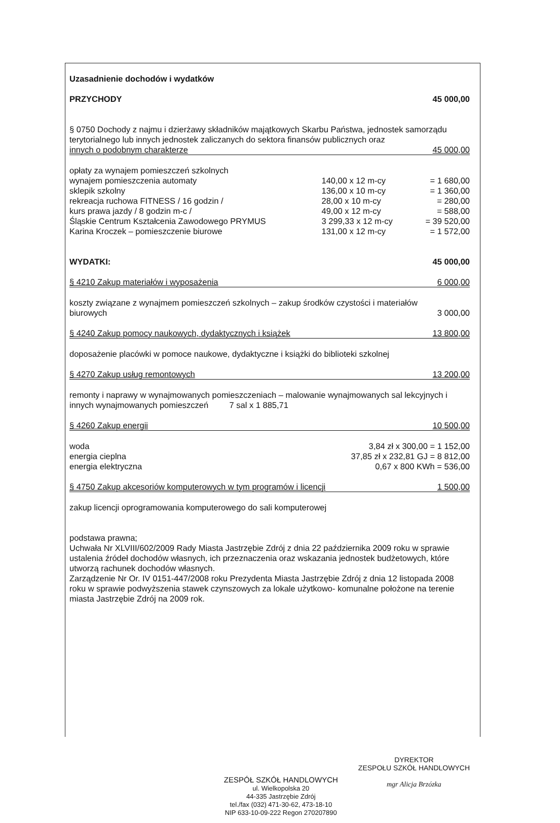Uzasadnienie dochodów i wydatków
PRZYCHODY 45 000,00
§ 0750 Dochody z najmu i dzierżawy składników majątkowych Skarbu Państwa, jednostek samorządu terytorialnego lub innych jednostek zaliczanych do sektora finansów publicznych oraz
innych o podobnym charakterze 45 000,00
| opłaty za wynajem pomieszczeń szkolnych | | |
| wynajem pomieszczenia automaty | 140,00 x 12 m-cy | = 1 680,00 |
| sklepik szkolny | 136,00 x 10 m-cy | = 1 360,00 |
| rekreacja ruchowa FITNESS / 16 godzin / | 28,00 x 10 m-cy | = 280,00 |
| kurs prawa jazdy / 8 godzin m-c / | 49,00 x 12 m-cy | = 588,00 |
| Śląskie Centrum Kształcenia Zawodowego PRYMUS | 3 299,33 x 12 m-cy | = 39 520,00 |
| Karina Kroczek – pomieszczenie biurowe | 131,00 x 12 m-cy | = 1 572,00 |
WYDATKI: 45 000,00
§ 4210 Zakup materiałów i wyposażenia 6 000,00
koszty związane z wynajmem pomieszczeń szkolnych – zakup środków czystości i materiałów
biurowych 3 000,00
§ 4240 Zakup pomocy naukowych, dydaktycznych i książek 13 800,00
doposażenie placówki w pomoce naukowe, dydaktyczne i książki do biblioteki szkolnej
§ 4270 Zakup usług remontowych 13 200,00
remonty i naprawy w wynajmowanych pomieszczeniach – malowanie wynajmowanych sal lekcyjnych i innych wynajmowanych pomieszczeń 7 sal x 1 885,71
§ 4260 Zakup energii 10 500,00
| woda | 3,84 zł x 300,00 = 1 152,00 |
| energia cieplna | 37,85 zł x 232,81 GJ = 8 812,00 |
| energia elektryczna | 0,67 x 800 KWh = 536,00 |
§ 4750 Zakup akcesoriów komputerowych w tym programów i licencji 1 500,00
zakup licencji oprogramowania komputerowego do sali komputerowej
podstawa prawna;
Uchwała Nr XLVIII/602/2009 Rady Miasta Jastrzębie Zdrój z dnia 22 października 2009 roku w sprawie ustalenia źródeł dochodów własnych, ich przeznaczenia oraz wskazania jednostek budżetowych, które utworzą rachunek dochodów własnych.
Zarządzenie Nr Or. IV 0151-447/2008 roku Prezydenta Miasta Jastrzębie Zdrój z dnia 12 listopada 2008 roku w sprawie podwyższenia stawek czynszowych za lokale użytkowo- komunalne położone na terenie miasta Jastrzębie Zdrój na 2009 rok.
ZESPÓŁ SZKÓŁ HANDLOWYCH
ul. Wielkopolska 20
44-335 Jastrzębie Zdrój
tel./fax (032) 471-30-62, 473-18-10
NIP 633-10-09-222 Regon 270207890
DYREKTOR
ZESPOŁU SZKÓŁ HANDLOWYCH
mgr Alicja Brzózka